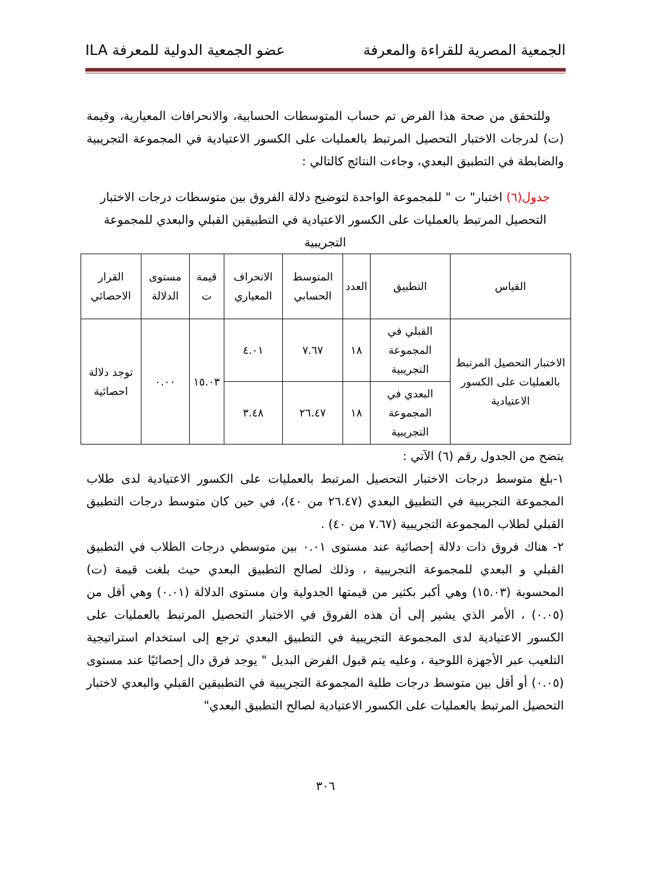الجمعية المصرية للقراءة والمعرفة عضو الجمعية الدولية للمعرفة ILA
وللتحقق من صحة هذا الفرض تم حساب المتوسطات الحسابية، والانحرافات المعيارية، وقيمة (ت) لدرجات الاختبار التحصيل المرتبط بالعمليات على الكسور الاعتيادية في المجموعة التجريبية والضابطة في التطبيق البعدي، وجاءت النتائج كالتالي :
جدول(٦) اختبار" ت " للمجموعة الواحدة لتوضيح دلالة الفروق بين متوسطات درجات الاختبار التحصيل المرتبط بالعمليات على الكسور الاعتيادية في التطبيقين القبلي والبعدي للمجموعة التجريبية
| القياس | التطبيق | العدد | المتوسط الحسابي | الانحراف المعياري | قيمة ت | مستوى الدلالة | القرار الاحصائي |
| --- | --- | --- | --- | --- | --- | --- | --- |
| الاختبار التحصيل المرتبط بالعمليات على الكسور الاعتيادية | القبلي في المجموعة التجريبية | ١٨ | ٧.٦٧ | ٤.٠١ | ١٥.٠٣ | ٠.٠٠ | توجد دلالة احصائية |
| | البعدي في المجموعة التجريبية | ١٨ | ٢٦.٤٧ | ٣.٤٨ | | | |
يتضح من الجدول رقم (٦) الآتي :
١-بلغ متوسط درجات الاختبار التحصيل المرتبط بالعمليات على الكسور الاعتيادية لدى طلاب المجموعة التجريبية في التطبيق البعدي (٢٦.٤٧ من ٤٠)، في حين كان متوسط درجات التطبيق القبلي لطلاب المجموعة التجريبية (٧.٦٧ من ٤٠) .
٢- هناك فروق ذات دلالة إحصائية عند مستوى ٠.٠١ بين متوسطي درجات الطلاب في التطبيق القبلي و البعدي للمجموعة التجريبية ، وذلك لصالح التطبيق البعدي حيث بلغت قيمة (ت) المحسوبة (١٥.٠٣) وهي أكبر بكثير من قيمتها الجدولية وان مستوى الدلالة (٠.٠١) وهي أقل من (٠.٠٥) ، الأمر الذي يشير إلى أن هذه الفروق في الاختبار التحصيل المرتبط بالعمليات على الكسور الاعتيادية لدى المجموعة التجريبية في التطبيق البعدي ترجع إلى استخدام استراتيجية التلعيب عبر الأجهزة اللوحية ، وعليه يتم قبول الفرض البديل " يوجد فرق دال إحصائيًا عند مستوى (٠.٠٥) أو أقل بين متوسط درجات طلبة المجموعة التجريبية في التطبيقين القبلي والبعدي لاختبار التحصيل المرتبط بالعمليات على الكسور الاعتيادية لصالح التطبيق البعدي"
٣٠٦